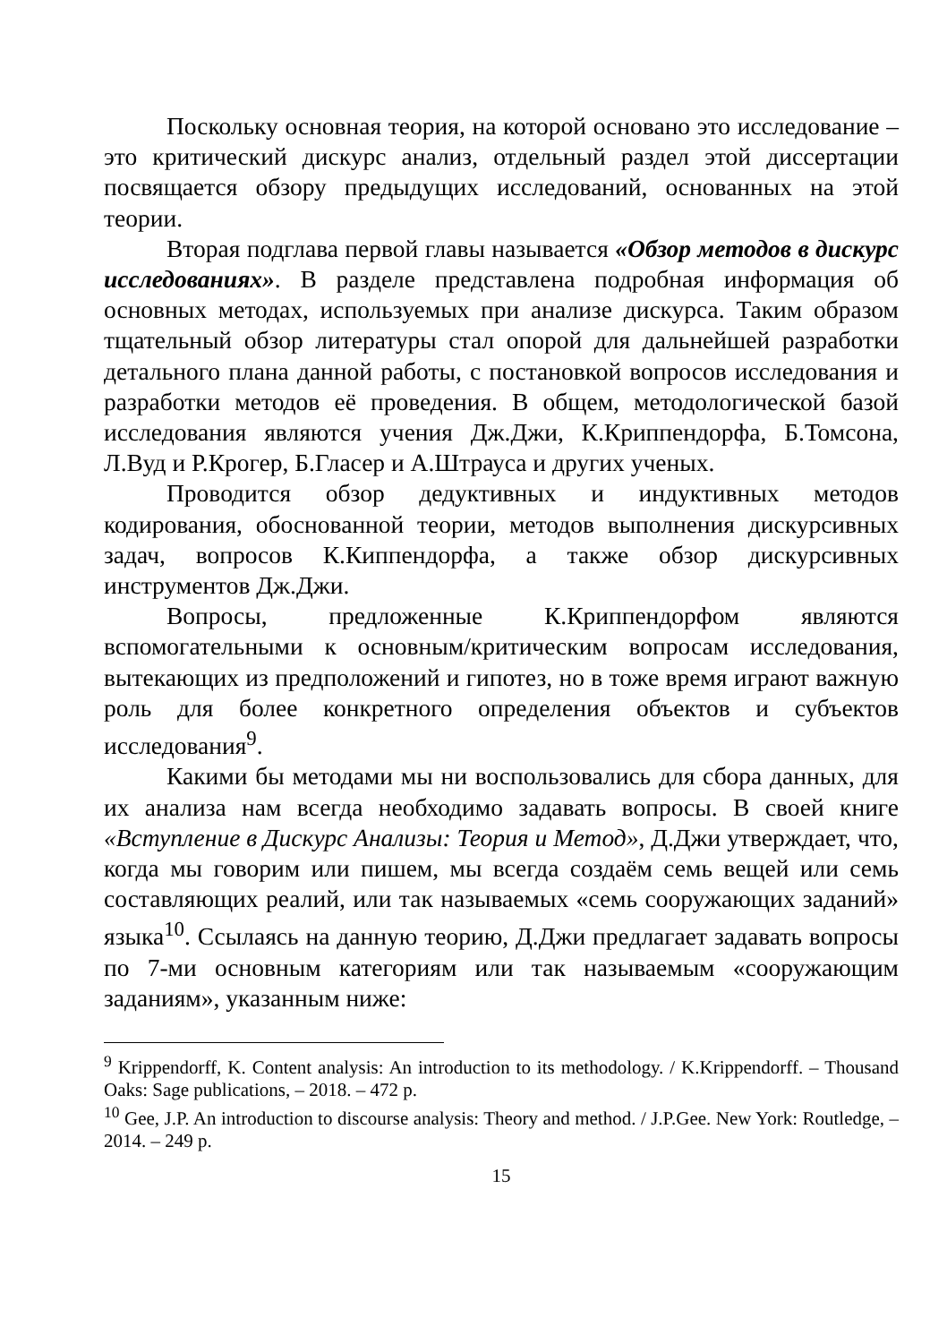Поскольку основная теория, на которой основано это исследование – это критический дискурс анализ, отдельный раздел этой диссертации посвящается обзору предыдущих исследований, основанных на этой теории.
Вторая подглава первой главы называется «Обзор методов в дискурс исследованиях». В разделе представлена подробная информация об основных методах, используемых при анализе дискурса. Таким образом тщательный обзор литературы стал опорой для дальнейшей разработки детального плана данной работы, с постановкой вопросов исследования и разработки методов её проведения. В общем, методологической базой исследования являются учения Дж.Джи, К.Криппендорфа, Б.Томсона, Л.Вуд и Р.Крогер, Б.Гласер и А.Штрауса и других ученых.
Проводится обзор дедуктивных и индуктивных методов кодирования, обоснованной теории, методов выполнения дискурсивных задач, вопросов К.Киппендорфа, а также обзор дискурсивных инструментов Дж.Джи.
Вопросы, предложенные К.Криппендорфом являются вспомогательными к основным/критическим вопросам исследования, вытекающих из предположений и гипотез, но в тоже время играют важную роль для более конкретного определения объектов и субъектов исследования<sup>9</sup>.
Какими бы методами мы ни воспользовались для сбора данных, для их анализа нам всегда необходимо задавать вопросы. В своей книге «Вступление в Дискурс Анализы: Теория и Метод», Д.Джи утверждает, что, когда мы говорим или пишем, мы всегда создаём семь вещей или семь составляющих реалий, или так называемых «семь сооружающих заданий» языка<sup>10</sup>. Ссылаясь на данную теорию, Д.Джи предлагает задавать вопросы по 7-ми основным категориям или так называемым «сооружающим заданиям», указанным ниже:
<sup>9</sup> Krippendorff, K. Content analysis: An introduction to its methodology. / K.Krippendorff. – Thousand Oaks: Sage publications, – 2018. – 472 p.
<sup>10</sup> Gee, J.P. An introduction to discourse analysis: Theory and method. / J.P.Gee. New York: Routledge, – 2014. – 249 p.
15